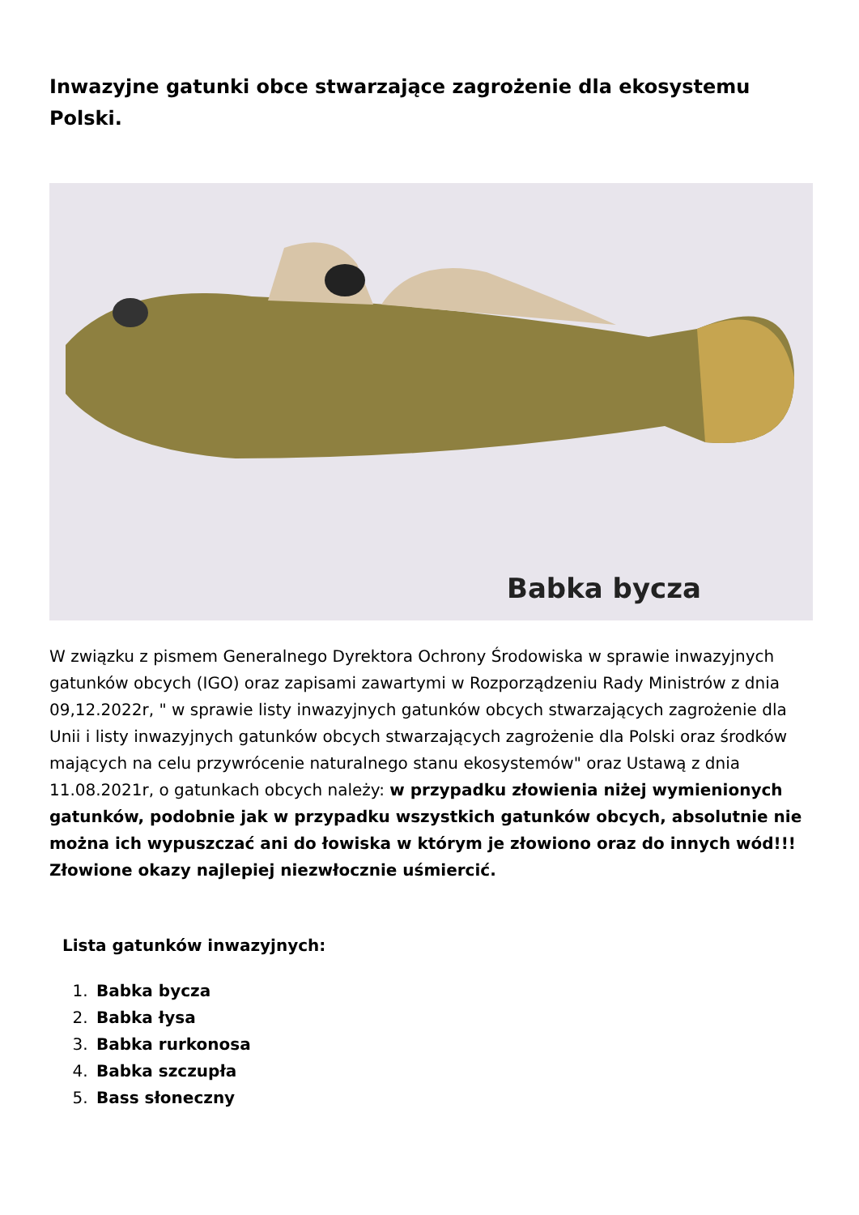Inwazyjne gatunki obce stwarzające zagrożenie dla ekosystemu Polski.
Babka bycza
W związku z pismem Generalnego Dyrektora Ochrony Środowiska w sprawie inwazyjnych gatunków obcych (IGO) oraz zapisami zawartymi w Rozporządzeniu Rady Ministrów z dnia 09,12.2022r, " w sprawie listy inwazyjnych gatunków obcych stwarzających zagrożenie dla Unii i listy inwazyjnych gatunków obcych stwarzających zagrożenie dla Polski oraz środków mających na celu przywrócenie naturalnego stanu ekosystemów" oraz Ustawą z dnia 11.08.2021r, o gatunkach obcych należy: w przypadku złowienia niżej wymienionych gatunków, podobnie jak w przypadku wszystkich gatunków obcych, absolutnie nie można ich wypuszczać ani do łowiska w którym je złowiono oraz do innych wód!!! Złowione okazy najlepiej niezwłocznie uśmiercić.
Lista gatunków inwazyjnych:
1. Babka bycza
2. Babka łysa
3. Babka rurkonosa
4. Babka szczupła
5. Bass słoneczny